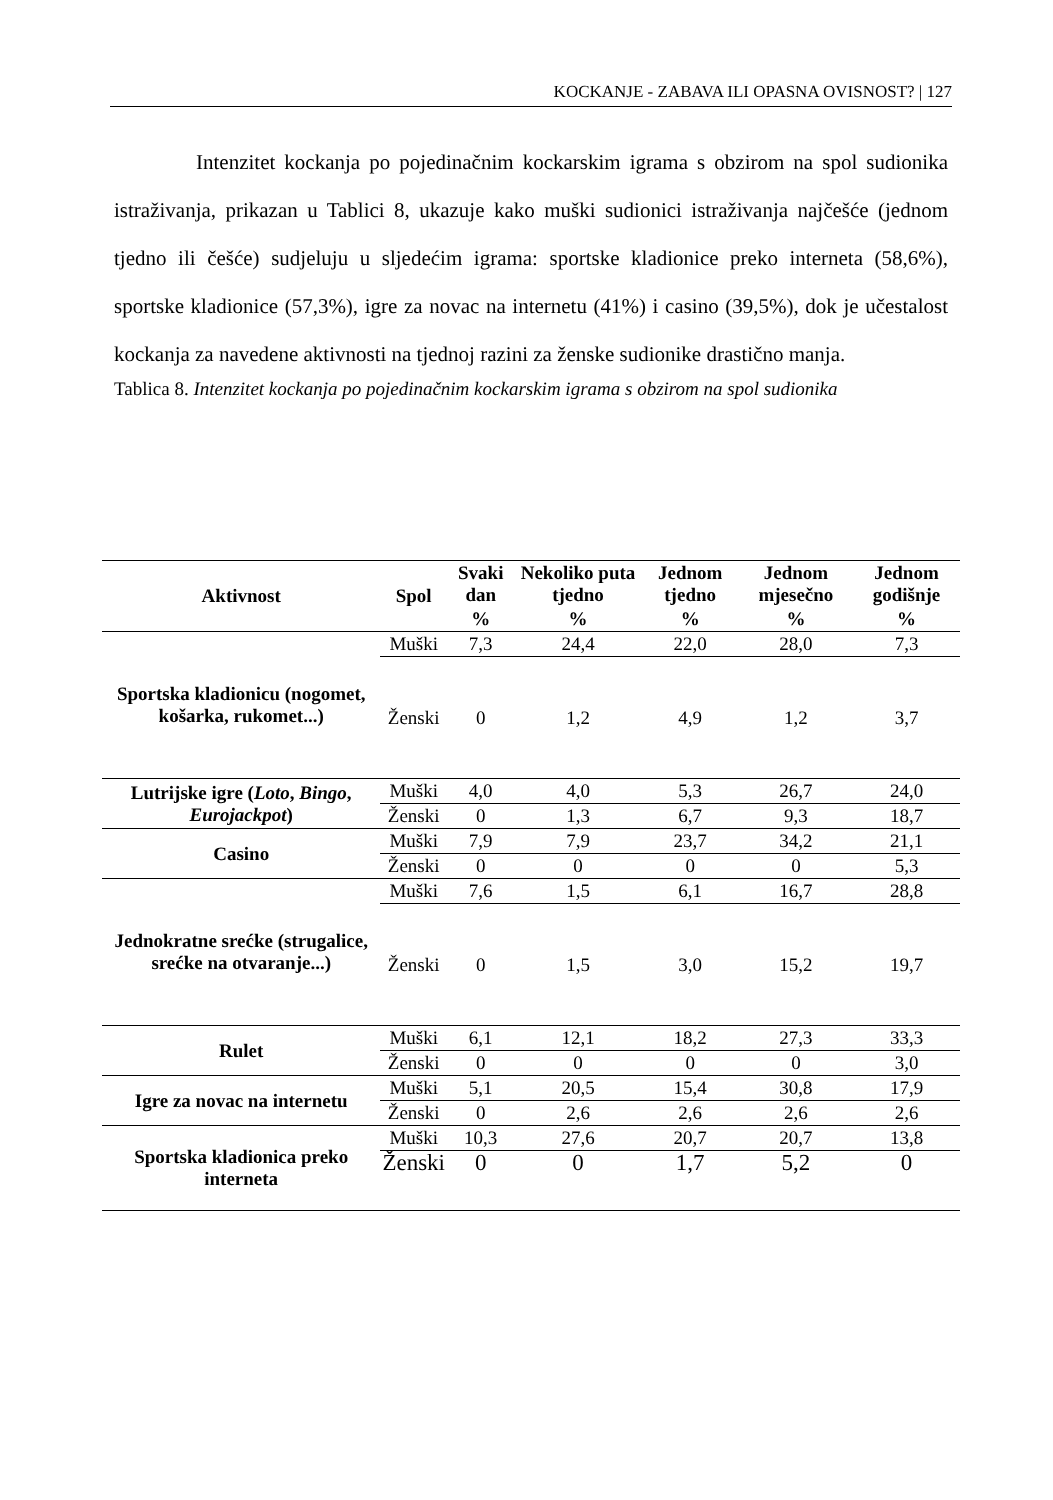KOCKANJE - ZABAVA ILI OPASNA OVISNOST? | 127
Intenzitet kockanja po pojedinačnim kockarskim igrama s obzirom na spol sudionika istraživanja, prikazan u Tablici 8, ukazuje kako muški sudionici istraživanja najčešće (jednom tjedno ili češće) sudjeluju u sljedećim igrama: sportske kladionice preko interneta (58,6%), sportske kladionice (57,3%), igre za novac na internetu (41%) i casino (39,5%), dok je učestalost kockanja za navedene aktivnosti na tjednoj razini za ženske sudionike drastično manja.
Tablica 8. Intenzitet kockanja po pojedinačnim kockarskim igrama s obzirom na spol sudionika
| Aktivnost | Spol | Svaki dan | Nekoliko puta tjedno | Jednom tjedno | Jednom mjesečno | Jednom godišnje |
| --- | --- | --- | --- | --- | --- | --- |
| | | % | % | % | % | % |
| Sportska kladionicu (nogomet, košarka, rukomet...) | Muški | 7,3 | 24,4 | 22,0 | 28,0 | 7,3 |
| | Ženski | 0 | 1,2 | 4,9 | 1,2 | 3,7 |
| Lutrijske igre ( Loto , Bingo , Eurojackpot ) | Muški | 4,0 | 4,0 | 5,3 | 26,7 | 24,0 |
| | Ženski | 0 | 1,3 | 6,7 | 9,3 | 18,7 |
| Casino | Muški | 7,9 | 7,9 | 23,7 | 34,2 | 21,1 |
| | Ženski | 0 | 0 | 0 | 0 | 5,3 |
| Jednokratne srećke (strugalice, srećke na otvaranje...) | Muški | 7,6 | 1,5 | 6,1 | 16,7 | 28,8 |
| | Ženski | 0 | 1,5 | 3,0 | 15,2 | 19,7 |
| Rulet | Muški | 6,1 | 12,1 | 18,2 | 27,3 | 33,3 |
| | Ženski | 0 | 0 | 0 | 0 | 3,0 |
| Igre za novac na internetu | Muški | 5,1 | 20,5 | 15,4 | 30,8 | 17,9 |
| | Ženski | 0 | 2,6 | 2,6 | 2,6 | 2,6 |
| Sportska kladionica preko interneta | Muški | 10,3 | 27,6 | 20,7 | 20,7 | 13,8 |
| | Ženski | 0 | 0 | 1,7 | 5,2 | 0 |